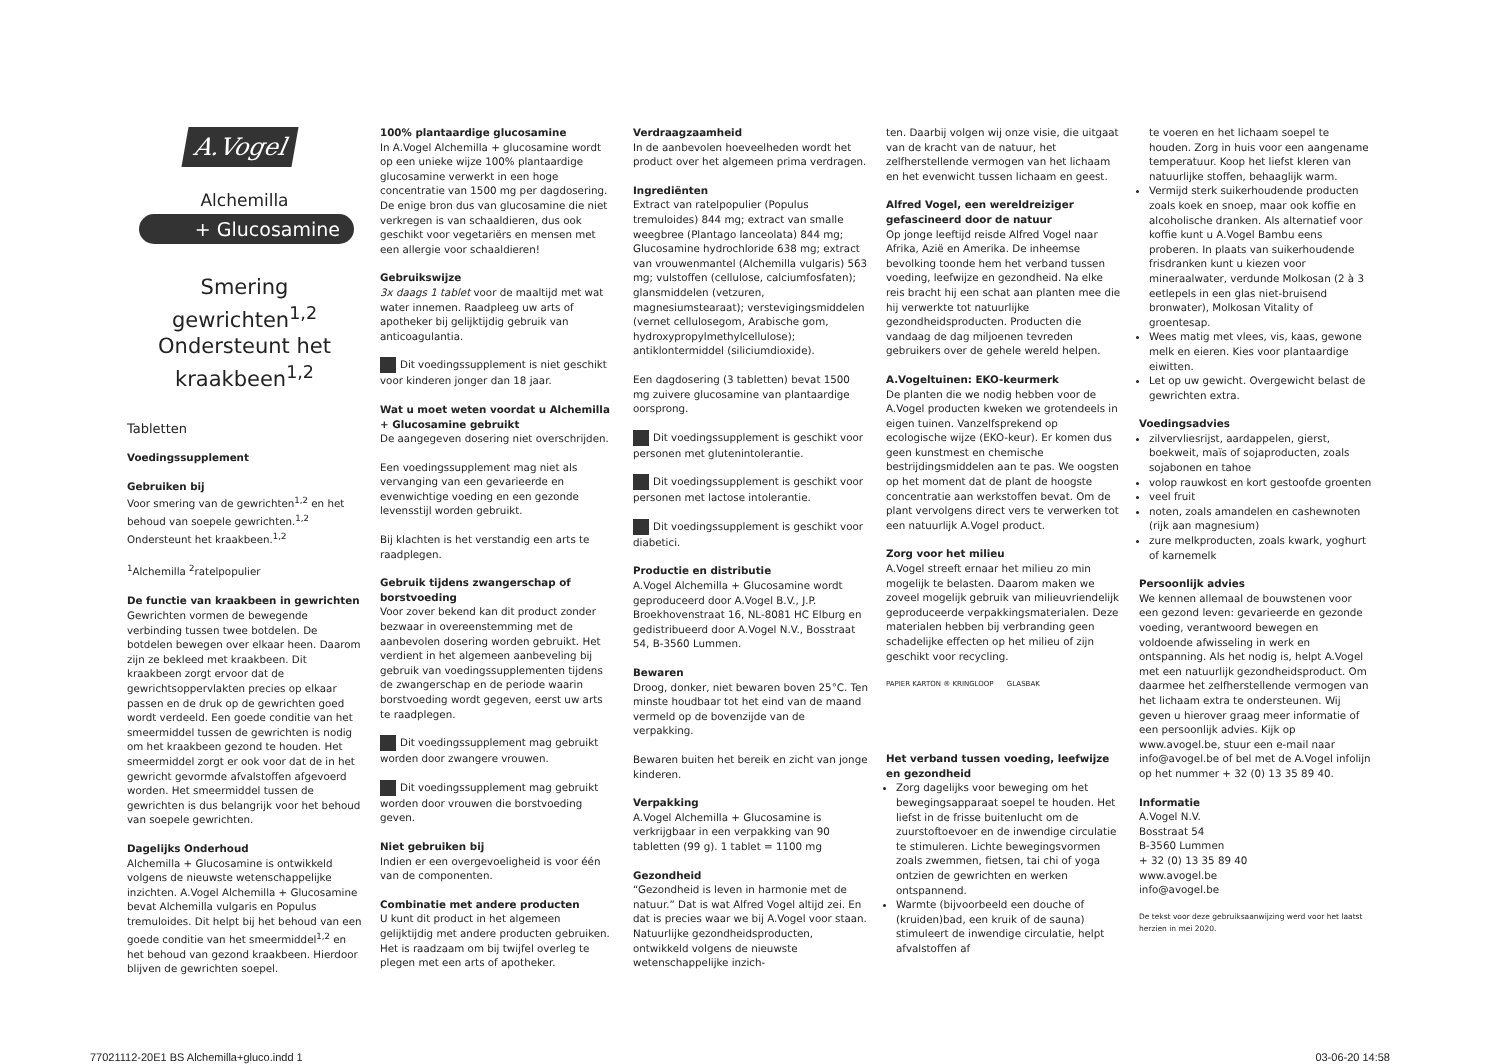A.Vogel
Alchemilla
+ Glucosamine
Smering gewrichten<sup>1,2</sup>
Ondersteunt het
kraakbeen<sup>1,2</sup>
Tabletten
Voedingssupplement
Gebruiken bij
Voor smering van de gewrichten<sup>1,2</sup> en het behoud van soepele gewrichten.<sup>1,2</sup> Ondersteunt het kraakbeen.<sup>1,2</sup>
<sup>1</sup> Alchemilla <sup>2</sup>ratelpopulier
De functie van kraakbeen in gewrichten
Gewrichten vormen de bewegende verbinding tussen twee botdelen. De botdelen bewegen over elkaar heen. Daarom zijn ze bekleed met kraakbeen. Dit kraakbeen zorgt ervoor dat de gewrichtsoppervlakten precies op elkaar passen en de druk op de gewrichten goed wordt verdeeld. Een goede conditie van het smeermiddel tussen de gewrichten is nodig om het kraakbeen gezond te houden. Het smeermiddel zorgt er ook voor dat de in het gewricht gevormde afvalstoffen afgevoerd worden. Het smeermiddel tussen de gewrichten is dus belangrijk voor het behoud van soepele gewrichten.
Dagelijks Onderhoud
Alchemilla + Glucosamine is ontwikkeld volgens de nieuwste wetenschappelijke inzichten. A.Vogel Alchemilla + Glucosamine bevat Alchemilla vulgaris en Populus tremuloides. Dit helpt bij het behoud van een goede conditie van het smeermiddel<sup>1,2</sup> en het behoud van gezond kraakbeen. Hierdoor blijven de gewrichten soepel.
100% plantaardige glucosamine
In A.Vogel Alchemilla + glucosamine wordt op een unieke wijze 100% plantaardige glucosamine verwerkt in een hoge concentratie van 1500 mg per dagdosering. De enige bron dus van glucosamine die niet verkregen is van schaaldieren, dus ook geschikt voor vegetariërs en mensen met een allergie voor schaaldieren!
Gebruikswijze
3x daags 1 tablet voor de maaltijd met wat water innemen. Raadpleeg uw arts of apotheker bij gelijktijdig gebruik van anticoagulantia.
Dit voedingssupplement is niet geschikt voor kinderen jonger dan 18 jaar.
Wat u moet weten voordat u Alchemilla + Glucosamine gebruikt
De aangegeven dosering niet overschrijden.
Een voedingssupplement mag niet als vervanging van een gevarieerde en evenwichtige voeding en een gezonde levensstijl worden gebruikt.
Bij klachten is het verstandig een arts te raadplegen.
Gebruik tijdens zwangerschap of borstvoeding
Voor zover bekend kan dit product zonder bezwaar in overeenstemming met de aanbevolen dosering worden gebruikt. Het verdient in het algemeen aanbeveling bij gebruik van voedingssupplementen tijdens de zwangerschap en de periode waarin borstvoeding wordt gegeven, eerst uw arts te raadplegen.
Dit voedingssupplement mag gebruikt worden door zwangere vrouwen.
Dit voedingssupplement mag gebruikt worden door vrouwen die borstvoeding geven.
Niet gebruiken bij
Indien er een overgevoeligheid is voor één van de componenten.
Combinatie met andere producten
U kunt dit product in het algemeen gelijktijdig met andere producten gebruiken. Het is raadzaam om bij twijfel overleg te plegen met een arts of apotheker.
Verdraagzaamheid
In de aanbevolen hoeveelheden wordt het product over het algemeen prima verdragen.
Ingrediënten
Extract van ratelpopulier (Populus tremuloides) 844 mg; extract van smalle weegbree (Plantago lanceolata) 844 mg; Glucosamine hydrochloride 638 mg; extract van vrouwenmantel (Alchemilla vulgaris) 563 mg; vulstoffen (cellulose, calciumfosfaten); glansmiddelen (vetzuren, magnesiumstearaat); verstevigingsmiddelen (vernet cellulosegom, Arabische gom, hydroxypropylmethylcellulose); antiklontermiddel (siliciumdioxide).
Een dagdosering (3 tabletten) bevat 1500 mg zuivere glucosamine van plantaardige oorsprong.
Dit voedingssupplement is geschikt voor personen met glutenintolerantie.
Dit voedingssupplement is geschikt voor personen met lactose intolerantie.
Dit voedingssupplement is geschikt voor diabetici.
Productie en distributie
A.Vogel Alchemilla + Glucosamine wordt geproduceerd door A.Vogel B.V., J.P. Broekhovenstraat 16, NL-8081 HC Elburg en gedistribueerd door A.Vogel N.V., Bosstraat 54, B-3560 Lummen.
Bewaren
Droog, donker, niet bewaren boven 25°C. Ten minste houdbaar tot het eind van de maand vermeld op de bovenzijde van de verpakking.
Bewaren buiten het bereik en zicht van jonge kinderen.
Verpakking
A.Vogel Alchemilla + Glucosamine is verkrijgbaar in een verpakking van 90 tabletten (99 g). 1 tablet = 1100 mg
Gezondheid
“Gezondheid is leven in harmonie met de natuur.” Dat is wat Alfred Vogel altijd zei. En dat is precies waar we bij A.Vogel voor staan. Natuurlijke gezondheidsproducten, ontwikkeld volgens de nieuwste wetenschappelijke inzich-
ten. Daarbij volgen wij onze visie, die uitgaat van de kracht van de natuur, het zelfherstellende vermogen van het lichaam en het evenwicht tussen lichaam en geest.
Alfred Vogel, een wereldreiziger gefascineerd door de natuur
Op jonge leeftijd reisde Alfred Vogel naar Afrika, Azië en Amerika. De inheemse bevolking toonde hem het verband tussen voeding, leefwijze en gezondheid. Na elke reis bracht hij een schat aan planten mee die hij verwerkte tot natuurlijke gezondheidsproducten. Producten die vandaag de dag miljoenen tevreden gebruikers over de gehele wereld helpen.
A.Vogeltuinen: EKO-keurmerk
De planten die we nodig hebben voor de A.Vogel producten kweken we grotendeels in eigen tuinen. Vanzelfsprekend op ecologische wijze (EKO-keur). Er komen dus geen kunstmest en chemische bestrijdingsmiddelen aan te pas. We oogsten op het moment dat de plant de hoogste concentratie aan werkstoffen bevat. Om de plant vervolgens direct vers te verwerken tot een natuurlijk A.Vogel product.
Zorg voor het milieu
A.Vogel streeft ernaar het milieu zo min mogelijk te belasten. Daarom maken we zoveel mogelijk gebruik van milieuvriendelijk geproduceerde verpakkingsmaterialen. Deze materialen hebben bij verbranding geen schadelijke effecten op het milieu of zijn geschikt voor recycling.
PAPIER KARTON ® KRINGLOOP GLASBAK
Het verband tussen voeding, leefwijze en gezondheid
Zorg dagelijks voor beweging om het bewegingsapparaat soepel te houden. Het liefst in de frisse buitenlucht om de zuurstoftoevoer en de inwendige circulatie te stimuleren. Lichte bewegingsvormen zoals zwemmen, fietsen, tai chi of yoga ontzien de gewrichten en werken ontspannend.
Warmte (bijvoorbeeld een douche of (kruiden)bad, een kruik of de sauna) stimuleert de inwendige circulatie, helpt afvalstoffen af
te voeren en het lichaam soepel te houden. Zorg in huis voor een aangename temperatuur. Koop het liefst kleren van natuurlijke stoffen, behaaglijk warm.
Vermijd sterk suikerhoudende producten zoals koek en snoep, maar ook koffie en alcoholische dranken. Als alternatief voor koffie kunt u A.Vogel Bambu eens proberen. In plaats van suikerhoudende frisdranken kunt u kiezen voor mineraalwater, verdunde Molkosan (2 à 3 eetlepels in een glas niet-bruisend bronwater), Molkosan Vitality of groentesap.
Wees matig met vlees, vis, kaas, gewone melk en eieren. Kies voor plantaardige eiwitten.
Let op uw gewicht. Overgewicht belast de gewrichten extra.
Voedingsadvies
zilvervliesrijst, aardappelen, gierst, boekweit, maïs of sojaproducten, zoals sojabonen en tahoe
volop rauwkost en kort gestoofde groenten
veel fruit
noten, zoals amandelen en cashewnoten (rijk aan magnesium)
zure melkproducten, zoals kwark, yoghurt of karnemelk
Persoonlijk advies
We kennen allemaal de bouwstenen voor een gezond leven: gevarieerde en gezonde voeding, verantwoord bewegen en voldoende afwisseling in werk en ontspanning. Als het nodig is, helpt A.Vogel met een natuurlijk gezondheidsproduct. Om daarmee het zelfherstellende vermogen van het lichaam extra te ondersteunen. Wij geven u hierover graag meer informatie of een persoonlijk advies. Kijk op www.avogel.be, stuur een e-mail naar info@avogel.be of bel met de A.Vogel infolijn op het nummer + 32 (0) 13 35 89 40.
Informatie
A.Vogel N.V.
Bosstraat 54
B-3560 Lummen
+ 32 (0) 13 35 89 40
www.avogel.be
info@avogel.be
De tekst voor deze gebruiksaanwijzing werd voor het laatst herzien in mei 2020.
77021112-20E1 BS Alchemilla+gluco.indd 1 03-06-20 14:58